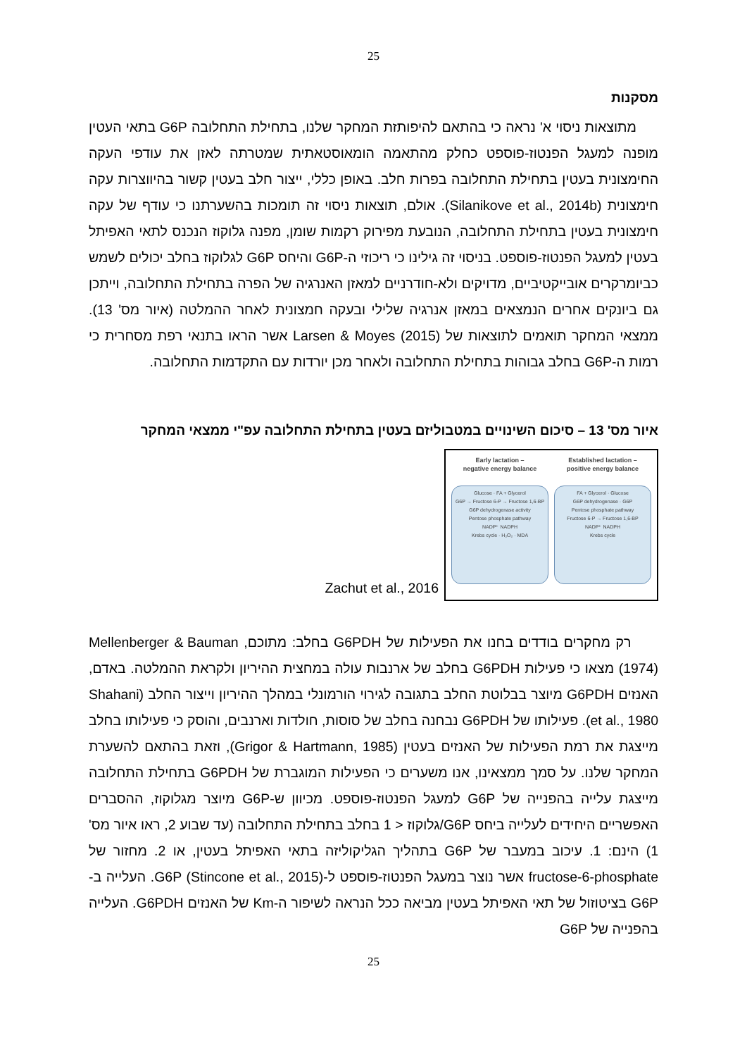25
מסקנות
מתוצאות ניסוי א' נראה כי בהתאם להיפותזת המחקר שלנו, בתחילת התחלובה G6P בתאי העטין מופנה למעגל הפנטוז-פוספט כחלק מהתאמה הומאוסטאתית שמטרתה לאזן את עודפי העקה החימצונית בעטין בתחילת התחלובה בפרות חלב. באופן כללי, ייצור חלב בעטין קשור בהיווצרות עקה חימצונית (Silanikove et al., 2014b). אולם, תוצאות ניסוי זה תומכות בהשערתנו כי עודף של עקה חימצונית בעטין בתחילת התחלובה, הנובעת מפירוק רקמות שומן, מפנה גלוקוז הנכנס לתאי האפיתל בעטין למעגל הפנטוז-פוספט. בניסוי זה גילינו כי ריכוזי ה-G6P והיחס G6P לגלוקוז בחלב יכולים לשמש כביומרקרים אובייקטיביים, מדויקים ולא-חודרניים למאזן האנרגיה של הפרה בתחילת התחלובה, וייתכן גם ביונקים אחרים הנמצאים במאזן אנרגיה שלילי ובעקה חמצונית לאחר ההמלטה (איור מס' 13). ממצאי המחקר תואמים לתוצאות של Larsen & Moyes (2015) אשר הראו בתנאי רפת מסחרית כי רמות ה-G6P בחלב גבוהות בתחילת התחלובה ולאחר מכן יורדות עם התקדמות התחלובה.
איור מס' 13 – סיכום השינויים במטבוליזם בעטין בתחילת התחלובה עפ"י ממצאי המחקר
Early lactation –
negative energy balance
Glucose · FA + Glycerol
G6P → Fructose 6-P → Fructose 1,6-BP
G6P dehydrogenase activity
Pentose phosphate pathway
NADP⁺ NADPH
Krebs cycle · H₂O₂ · MDA
Established lactation –
positive energy balance
FA + Glycerol · Glucose
G6P dehydrogenase · G6P
Pentose phosphate pathway
Fructose 6-P → Fructose 1,6-BP
NADP⁺ NADPH
Krebs cycle
Zachut et al., 2016
רק מחקרים בודדים בחנו את הפעילות של G6PDH בחלב: מתוכם, Mellenberger & Bauman (1974) מצאו כי פעילות G6PDH בחלב של ארנבות עולה במחצית ההיריון ולקראת ההמלטה. באדם, האנזים G6PDH מיוצר בבלוטת החלב בתגובה לגירוי הורמונלי במהלך ההיריון וייצור החלב (Shahani et al., 1980). פעילותו של G6PDH נבחנה בחלב של סוסות, חולדות וארנבים, והוסק כי פעילותו בחלב מייצגת את רמת הפעילות של האנזים בעטין (Grigor & Hartmann, 1985), וזאת בהתאם להשערת המחקר שלנו. על סמך ממצאינו, אנו משערים כי הפעילות המוגברת של G6PDH בתחילת התחלובה מייצגת עלייה בהפנייה של G6P למעגל הפנטוז-פוספט. מכיוון ש-G6P מיוצר מגלוקוז, ההסברים האפשריים היחידים לעלייה ביחס G6P/גלוקוז < 1 בחלב בתחילת התחלובה (עד שבוע 2, ראו איור מס' 1) הינם: 1. עיכוב במעבר של G6P בתהליך הגליקוליזה בתאי האפיתל בעטין, או 2. מחזור של fructose-6-phosphate אשר נוצר במעגל הפנטוז-פוספט ל-G6P (Stincone et al., 2015). העלייה ב-G6P בציטוזול של תאי האפיתל בעטין מביאה ככל הנראה לשיפור ה-Km של האנזים G6PDH. העלייה בהפנייה של G6P
25